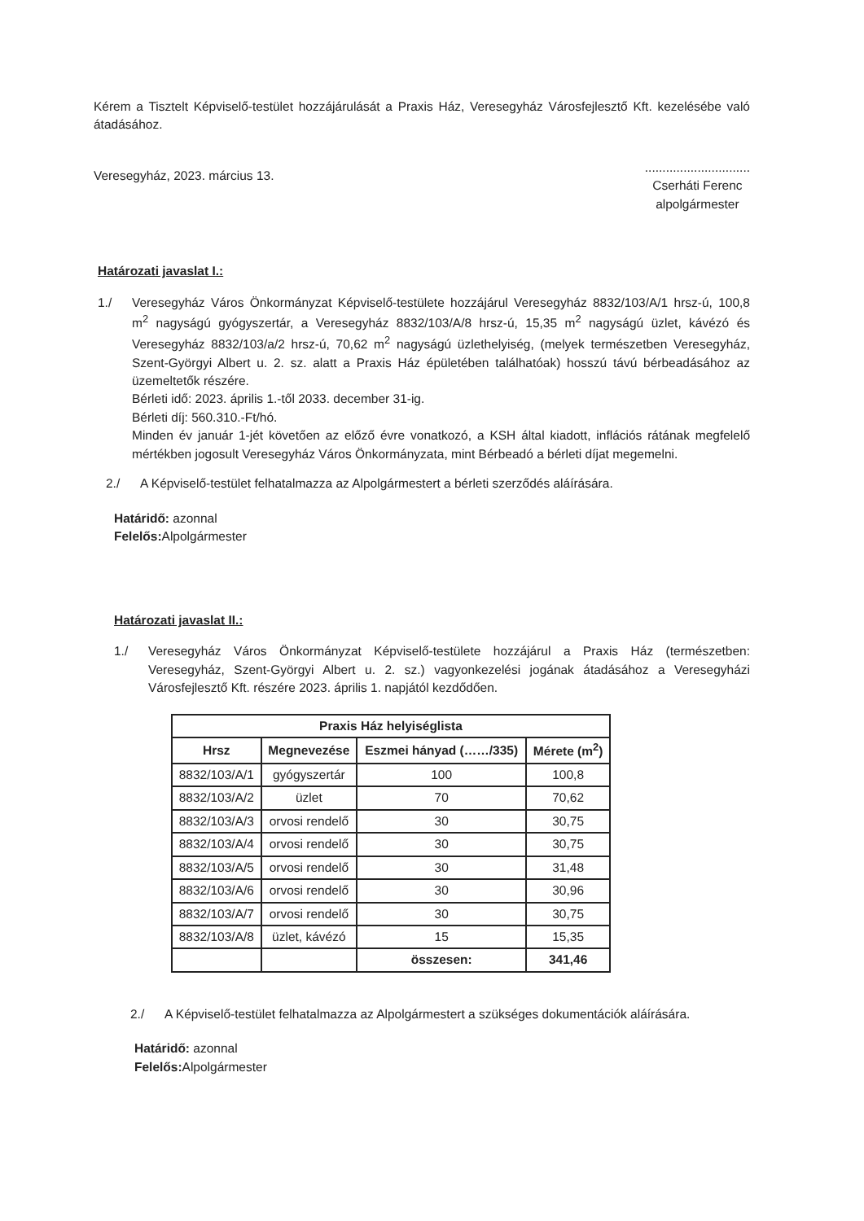Kérem a Tisztelt Képviselő-testület hozzájárulását a Praxis Ház, Veresegyház Városfejlesztő Kft. kezelésébe való átadásához.
Veresegyház, 2023. március 13.
..............................
Cserháti Ferenc
alpolgármester
Határozati javaslat I.:
1./ Veresegyház Város Önkormányzat Képviselő-testülete hozzájárul Veresegyház 8832/103/A/1 hrsz-ú, 100,8 m<sup>2</sup> nagyságú gyógyszertár, a Veresegyház 8832/103/A/8 hrsz-ú, 15,35 m<sup>2</sup> nagyságú üzlet, kávézó és Veresegyház 8832/103/a/2 hrsz-ú, 70,62 m<sup>2</sup> nagyságú üzlethelyiség, (melyek természetben Veresegyház, Szent-Györgyi Albert u. 2. sz. alatt a Praxis Ház épületében találhatóak) hosszú távú bérbeadásához az üzemeltetők részére.
Bérleti idő: 2023. április 1.-től 2033. december 31-ig.
Bérleti díj: 560.310.-Ft/hó.
Minden év január 1-jét követően az előző évre vonatkozó, a KSH által kiadott, inflációs rátának megfelelő mértékben jogosult Veresegyház Város Önkormányzata, mint Bérbeadó a bérleti díjat megemelni.
2./ A Képviselő-testület felhatalmazza az Alpolgármestert a bérleti szerződés aláírására.
Határidő: azonnal
Felelős: Alpolgármester
Határozati javaslat II.:
1./ Veresegyház Város Önkormányzat Képviselő-testülete hozzájárul a Praxis Ház (természetben: Veresegyház, Szent-Györgyi Albert u. 2. sz.) vagyonkezelési jogának átadásához a Veresegyházi Városfejlesztő Kft. részére 2023. április 1. napjától kezdődően.
| Praxis Ház helyiséglista | | | |
| --- | --- | --- | --- |
| Hrsz | Megnevezése | Eszmei hányad (……/335) | Mérete (m<sup>2</sup>) |
| 8832/103/A/1 | gyógyszertár | 100 | 100,8 |
| 8832/103/A/2 | üzlet | 70 | 70,62 |
| 8832/103/A/3 | orvosi rendelő | 30 | 30,75 |
| 8832/103/A/4 | orvosi rendelő | 30 | 30,75 |
| 8832/103/A/5 | orvosi rendelő | 30 | 31,48 |
| 8832/103/A/6 | orvosi rendelő | 30 | 30,96 |
| 8832/103/A/7 | orvosi rendelő | 30 | 30,75 |
| 8832/103/A/8 | üzlet, kávézó | 15 | 15,35 |
| | | összesen: | 341,46 |
2./ A Képviselő-testület felhatalmazza az Alpolgármestert a szükséges dokumentációk aláírására.
Határidő: azonnal
Felelős: Alpolgármester